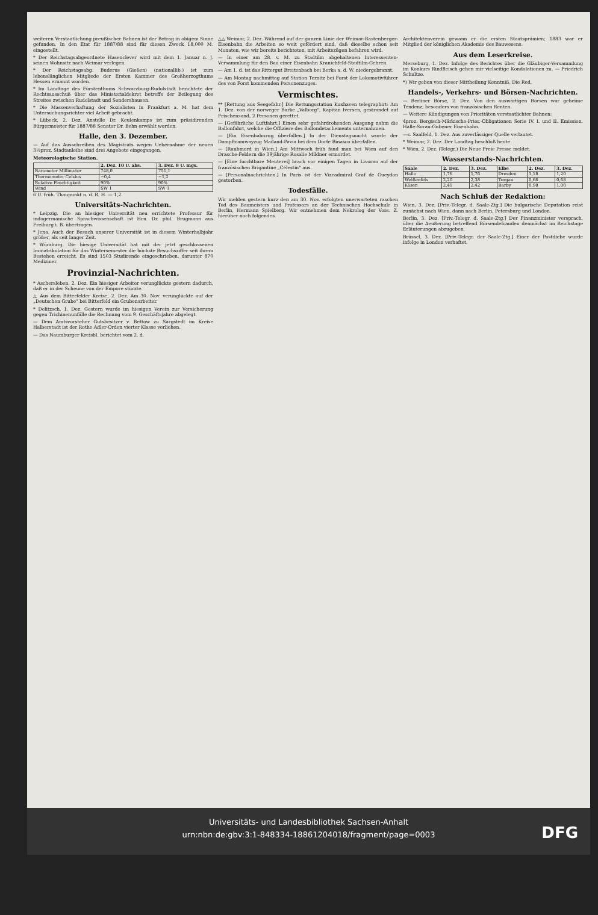weiteren Verstaatlichung preußischer Bahnen ist der Betrag in obigem Sinne gefunden. In den Etat für 1887/88 sind für diesen Zweck 18,000 M. eingestellt.
* Der Reichstagsabgeordnete Hasenclever wird mit dem 1. Januar n. J. seinen Wohnsitz nach Weimar verlegen.
* Der Reichstagsabg. Buderus (Gießen) (nationallib.) ist zum lebenslänglichen Mitgliede der Ersten Kammer des Großherzogthums Hessen ernannt worden.
* Im Landtage des Fürstenthums Schwarzburg-Rudolstadt berichtete der Rechtsausschuß über das Ministerialdekret betreffs der Beilegung des Streites zwischen Rudolstadt und Sondershausen.
* Die Massenverhaftung der Sozialisten in Frankfurt a. M. hat dem Untersuchungsrichter viel Arbeit gebracht.
* Lübeck, 2. Dez. Anstelle Dr. Keulenkamps ist zum präsidirenden Bürgermeister für 1887/88 Senator Dr. Behn erwählt worden.
Halle, den 3. Dezember.
— Auf das Ausschreiben des Magistrats wegen Uebernahme der neuen 3½proz. Stadtanleihe sind drei Angebote eingegangen.
Meteorologische Station.
| | 2. Dez. 10 U. abs. | 3. Dez. 8 U. mgs. |
| --- | --- | --- |
| Barometer Millimeter | 748,0 | 751,1 |
| Thermometer Celsius | −0,4 | −1,2 |
| Relative Feuchtigkeit | 90% | 90% |
| Wind | SW 1 | SW 1 |
6 U. früh. Thaupunkt n. d. R. H. — 1,2.
Universitäts-Nachrichten.
* Leipzig. Die an hiesiger Universität neu errichtete Professur für indogermanische Sprachwissenschaft ist Hrn. Dr. phil. Brugmann aus Freiburg i. B. übertragen.
* Jena. Auch der Besuch unserer Universität ist in diesem Winterhalbjahr größer, als seit langer Zeit.
* Würzburg. Die hiesige Universität hat mit der jetzt geschlossenen Immatrikulation für das Wintersemester die höchste Besuchsziffer seit ihrem Bestehen erreicht. Es sind 1503 Studirende eingeschrieben, darunter 870 Mediziner.
Provinzial-Nachrichten.
* Aschersleben, 2. Dez. Ein hiesiger Arbeiter verunglückte gestern dadurch, daß er in der Scheune von der Empore stürzte.
△ Aus dem Bitterfelder Kreise, 2. Dez. Am 30. Nov. verunglückte auf der „Deutschen Grube" bei Bitterfeld ein Grubenarbeiter.
* Delitzsch, 1. Dez. Gestern wurde im hiesigen Verein zur Versicherung gegen Trichinenunfälle die Rechnung vom 9. Geschäftsjahre abgelegt.
— Dem Amtsvorsteher Gutsbesitzer v. Bettow zu Sargstedt im Kreise Halberstadt ist der Rothe Adler-Orden vierter Klasse verliehen.
— Das Naumburger Kreisbl. berichtet vom 2. d.
△△ Weimar, 2. Dez. Während auf der ganzen Linie der Weimar-Rastenberger-Eisenbahn die Arbeiten so weit gefördert sind, daß dieselbe schon seit Monaten, wie wir bereits berichteten, mit Arbeitszügen befahren wird.
— In einer am 28. v. M. zu Stadtilm abgehaltenen Interessenten-Versammlung für den Bau einer Eisenbahn Kranichfeld-Stadtilm-Gehren.
— Am 1. d. ist das Rittergut Breitenbach bei Berka a. d. W. niedergebrannt.
— Am Montag nachmittag auf Station Ternitz bei Forst der Lokomotivführer des von Forst kommenden Personenzuges.
Vermischtes.
** [Rettung aus Seegefahr.] Die Rettungsstation Kuxhaven telegraphirt: Am 1. Dez. von der norweger Barke „Valborg", Kapitän Iversen, gestrandet auf Frischensand, 2 Personen gerettet.
— [Gefährliche Luftfahrt.] Einen sehr gefahrdrohenden Ausgang nahm die Ballonfahrt, welche die Offiziere des Ballondetachements unternahmen.
— [Ein Eisenbahnzug überfallen.] In der Dienstagsnacht wurde der Dampftramwayzug Mailand-Pavia bei dem Dorfe Binasco überfallen.
— [Raubmord in Wien.] Am Mittwoch früh fand man bei Wien auf den Drasche-Feldern die 39jährige Rosalie Mildner ermordet.
— [Eine furchtbare Meuterei] brach vor einigen Tagen in Livorno auf der französischen Brigantine „Célestin" aus.
— [Personalnachrichten.] In Paris ist der Vizeadmiral Graf de Gueydon gestorben.
Todesfälle.
Wir melden gestern kurz den am 30. Nov. erfolgten unerwarteten raschen Tod des Baumeisters und Professors an der Technischen Hochschule in Berlin, Hermann Spielberg. Wir entnehmen dem Nekrolog der Voss. Z. hierüber noch folgendes.
Architektenverein gewann er die ersten Staatsprämien; 1883 war er Mitglied der königlichen Akademie des Bauwesens.
Aus dem Leserkreise.
Merseburg, 1. Dez. Infolge des Berichtes über die Gläubiger-Versammlung im Konkurs Rindfleisch gehen mir vielseitige Kondolationen zu. — Friedrich Schultze.
*) Wir geben von dieser Mittheilung Kenntniß. Die Red.
Handels-, Verkehrs- und Börsen-Nachrichten.
— Berliner Börse, 2. Dez. Von den auswärtigen Börsen war geheime Tendenz; besonders von französischen Renten.
— Weitere Kündigungen von Prioritäten verstaatlichter Bahnen:
4proz. Bergisch-Märkische-Prior.-Obligationen Serie IV. I. und II. Emission. Halle-Sorau-Gubener Eisenbahn.
—s. Saalfeld, 1. Dez. Aus zuverlässiger Quelle verlautet.
* Weimar, 2. Dez. Der Landtag beschloß heute.
* Wien, 2. Dez. (Telegr.) Die Neue Freie Presse meldet.
Wasserstands-Nachrichten.
| Saale | 2. Dez. | 3. Dez. | Elbe | 2. Dez. | 3. Dez. |
| --- | --- | --- | --- | --- | --- |
| Halle | 1,76 | 1,76 | Dresden | 1,18 | 1,20 |
| Weißenfels | 2,20 | 2,38 | Torgau | 0,66 | 0,68 |
| Kösen | 2,41 | 2,42 | Barby | 0,98 | 1,00 |
Nach Schluß der Redaktion:
Wien, 3. Dez. [Priv.-Telegr. d. Saale-Ztg.] Die bulgarische Deputation reist zunächst nach Wien, dann nach Berlin, Petersburg und London.
Berlin, 3. Dez. [Priv.-Telegr. d. Saale-Ztg.] Der Finanzminister versprach, über die Aeußerung betreffend Börsendefrauden demnächst im Reichstage Erläuterungen abzugeben.
Brüssel, 3. Dez. [Priv.-Telegr. der Saale-Ztg.] Einer der Postdiebe wurde infolge in London verhaftet.
Universitäts- und Landesbibliothek Sachsen-Anhalt
urn:nbn:de:gbv:3:1-848334-18861204018/fragment/page=0003
DFG